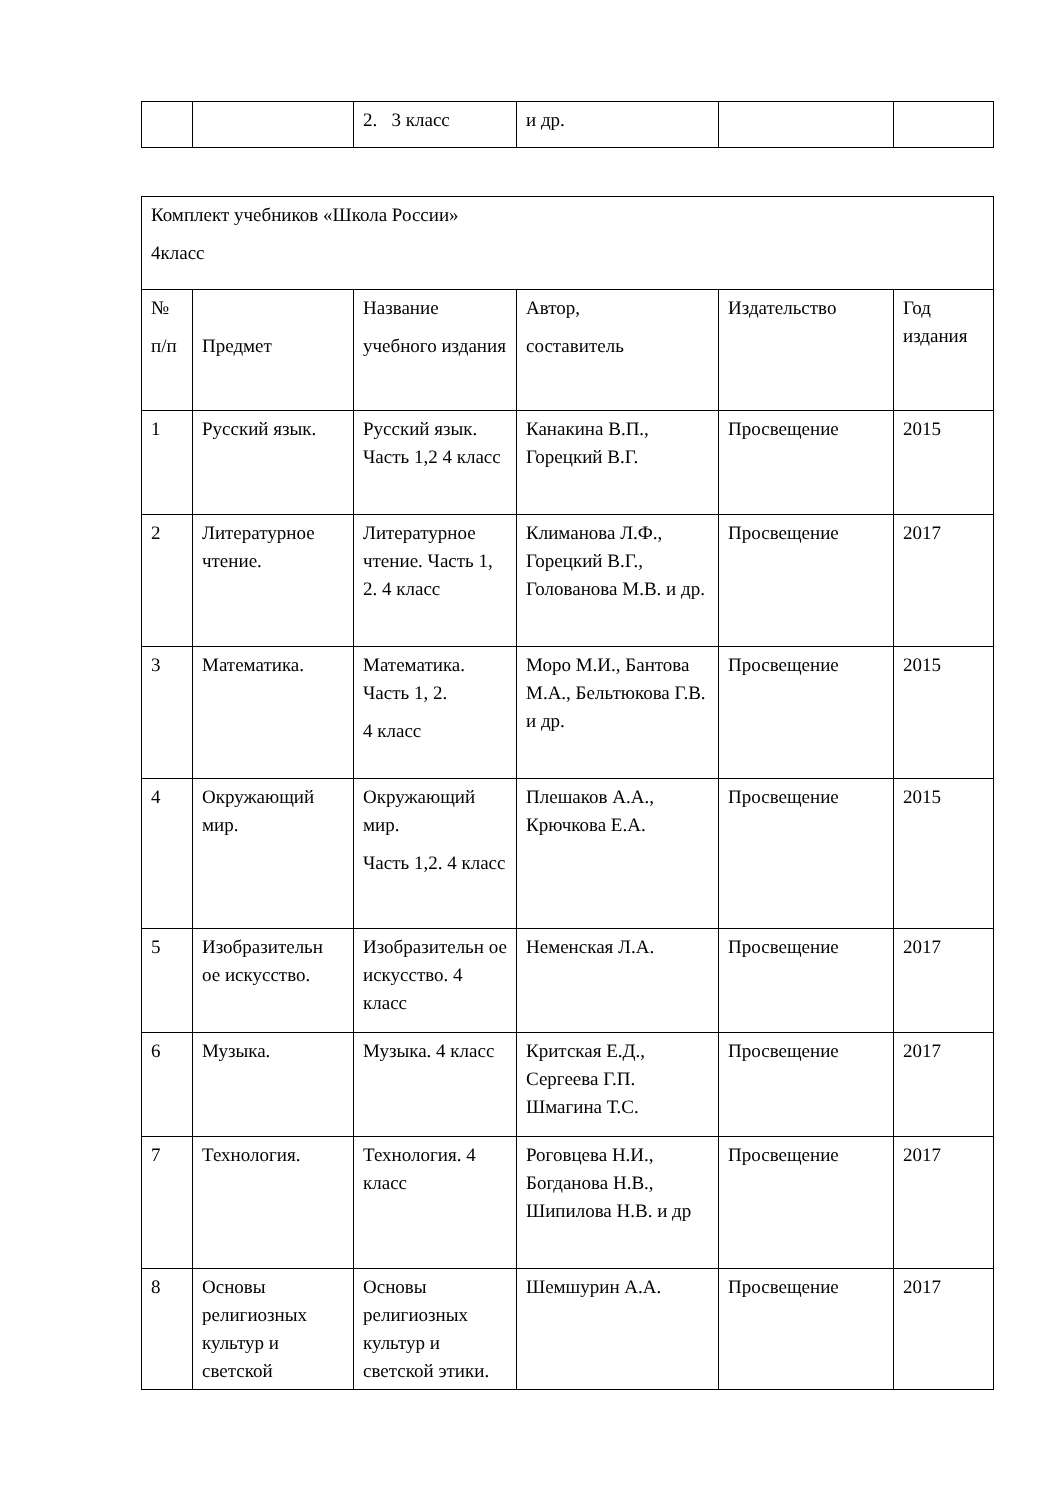| | | 2. 3 класс | и др. | | |
| Комплект учебников «Школа России» 4класс | | | | | |
| № п/п | Предмет | Название учебного издания | Автор, составитель | Издательство | Год издания |
| 1 | Русский язык. | Русский язык. Часть 1,2 4 класс | Канакина В.П., Горецкий В.Г. | Просвещение | 2015 |
| 2 | Литературное чтение. | Литературное чтение. Часть 1, 2. 4 класс | Климанова Л.Ф., Горецкий В.Г., Голованова М.В. и др. | Просвещение | 2017 |
| 3 | Математика. | Математика. Часть 1, 2. 4 класс | Моро М.И., Бантова М.А., Бельтюкова Г.В. и др. | Просвещение | 2015 |
| 4 | Окружающий мир. | Окружающий мир. Часть 1,2. 4 класс | Плешаков А.А., Крючкова Е.А. | Просвещение | 2015 |
| 5 | Изобразительн ое искусство. | Изобразительн ое искусство. 4 класс | Неменская Л.А. | Просвещение | 2017 |
| 6 | Музыка. | Музыка. 4 класс | Критская Е.Д., Сергеева Г.П. Шмагина Т.С. | Просвещение | 2017 |
| 7 | Технология. | Технология. 4 класс | Роговцева Н.И., Богданова Н.В., Шипилова Н.В. и др | Просвещение | 2017 |
| 8 | Основы религиозных культур и светской | Основы религиозных культур и светской этики. | Шемшурин А.А. | Просвещение | 2017 |